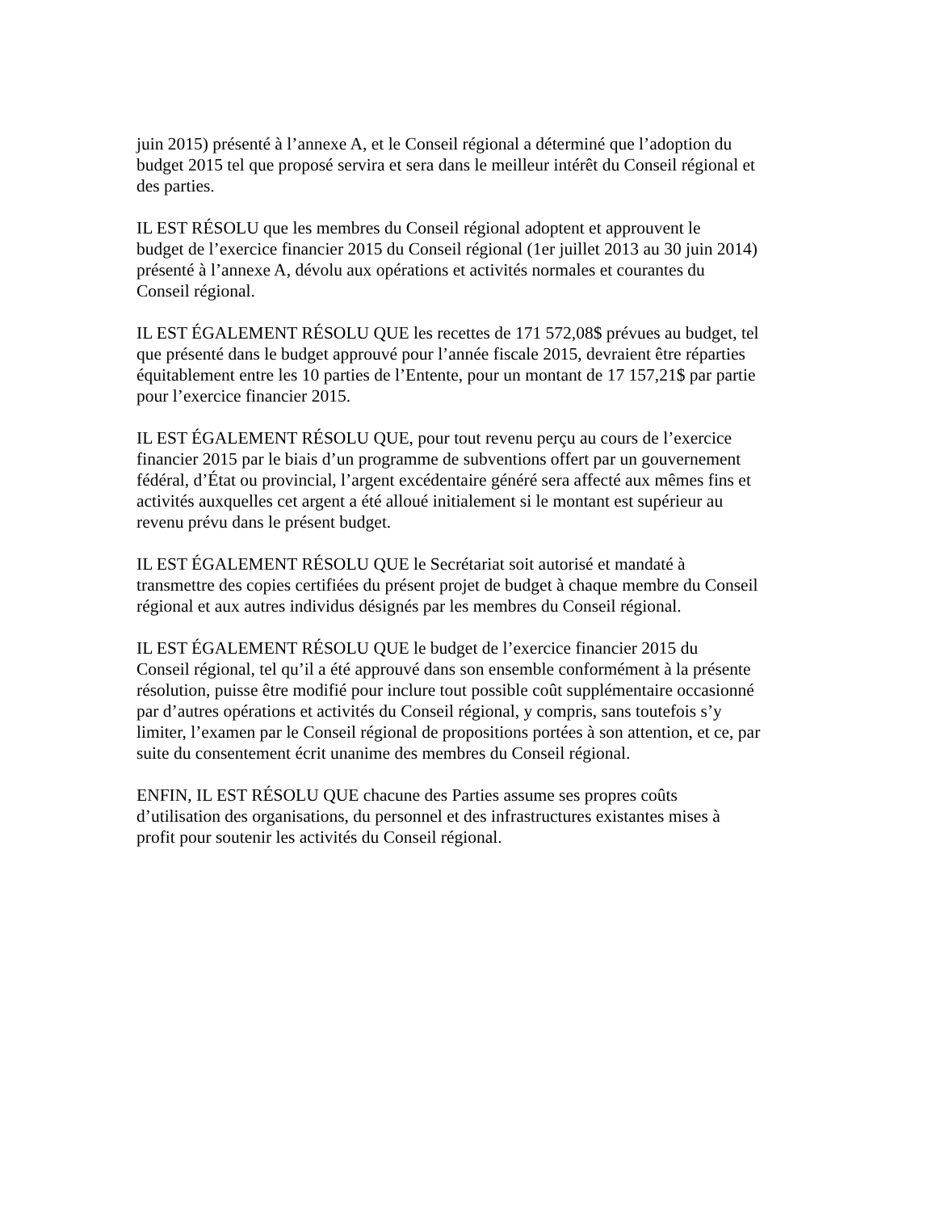juin 2015) présenté à l’annexe A, et le Conseil régional a déterminé que l’adoption du budget 2015 tel que proposé servira et sera dans le meilleur intérêt du Conseil régional et des parties.
IL EST RÉSOLU que les membres du Conseil régional adoptent et approuvent le budget de l’exercice financier 2015 du Conseil régional (1er juillet 2013 au 30 juin 2014) présenté à l’annexe A, dévolu aux opérations et activités normales et courantes du Conseil régional.
IL EST ÉGALEMENT RÉSOLU QUE les recettes de 171 572,08$ prévues au budget, tel que présenté dans le budget approuvé pour l’année fiscale 2015, devraient être réparties équitablement entre les 10 parties de l’Entente, pour un montant de 17 157,21$ par partie pour l’exercice financier 2015.
IL EST ÉGALEMENT RÉSOLU QUE, pour tout revenu perçu au cours de l’exercice financier 2015 par le biais d’un programme de subventions offert par un gouvernement fédéral, d’État ou provincial, l’argent excédentaire généré sera affecté aux mêmes fins et activités auxquelles cet argent a été alloué initialement si le montant est supérieur au revenu prévu dans le présent budget.
IL EST ÉGALEMENT RÉSOLU QUE le Secrétariat soit autorisé et mandaté à transmettre des copies certifiées du présent projet de budget à chaque membre du Conseil régional et aux autres individus désignés par les membres du Conseil régional.
IL EST ÉGALEMENT RÉSOLU QUE le budget de l’exercice financier 2015 du Conseil régional, tel qu’il a été approuvé dans son ensemble conformément à la présente résolution, puisse être modifié pour inclure tout possible coût supplémentaire occasionné par d’autres opérations et activités du Conseil régional, y compris, sans toutefois s’y limiter, l’examen par le Conseil régional de propositions portées à son attention, et ce, par suite du consentement écrit unanime des membres du Conseil régional.
ENFIN, IL EST RÉSOLU QUE chacune des Parties assume ses propres coûts d’utilisation des organisations, du personnel et des infrastructures existantes mises à profit pour soutenir les activités du Conseil régional.